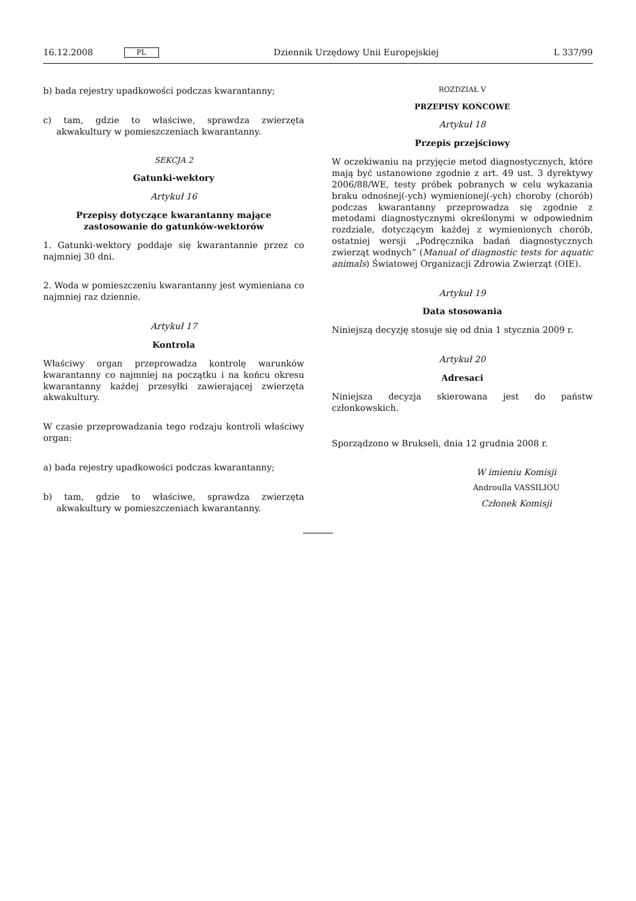16.12.2008 PL Dziennik Urzędowy Unii Europejskiej L 337/99
b) bada rejestry upadkowości podczas kwarantanny;
c) tam, gdzie to właściwe, sprawdza zwierzęta akwakultury w pomieszczeniach kwarantanny.
SEKCJA 2
Gatunki-wektory
Artykuł 16
Przepisy dotyczące kwarantanny mające zastosowanie do gatunków-wektorów
1. Gatunki-wektory poddaje się kwarantannie przez co najmniej 30 dni.
2. Woda w pomieszczeniu kwarantanny jest wymieniana co najmniej raz dziennie.
Artykuł 17
Kontrola
Właściwy organ przeprowadza kontrolę warunków kwarantanny co najmniej na początku i na końcu okresu kwarantanny każdej przesyłki zawierającej zwierzęta akwakultury.
W czasie przeprowadzania tego rodzaju kontroli właściwy organ:
a) bada rejestry upadkowości podczas kwarantanny;
b) tam, gdzie to właściwe, sprawdza zwierzęta akwakultury w pomieszczeniach kwarantanny.
ROZDZIAŁ V
PRZEPISY KOŃCOWE
Artykuł 18
Przepis przejściowy
W oczekiwaniu na przyjęcie metod diagnostycznych, które mają być ustanowione zgodnie z art. 49 ust. 3 dyrektywy 2006/88/WE, testy próbek pobranych w celu wykazania braku odnośnej(-ych) wymienionej(-ych) choroby (chorób) podczas kwarantanny przeprowadza się zgodnie z metodami diagnostycznymi określonymi w odpowiednim rozdziale, dotyczącym każdej z wymienionych chorób, ostatniej wersji „Podręcznika badań diagnostycznych zwierząt wodnych” (Manual of diagnostic tests for aquatic animals) Światowej Organizacji Zdrowia Zwierząt (OIE).
Artykuł 19
Data stosowania
Niniejszą decyzję stosuje się od dnia 1 stycznia 2009 r.
Artykuł 20
Adresaci
Niniejsza decyzja skierowana jest do państw członkowskich.
Sporządzono w Brukseli, dnia 12 grudnia 2008 r.
W imieniu Komisji
Androulla VASSILIOU
Członek Komisji